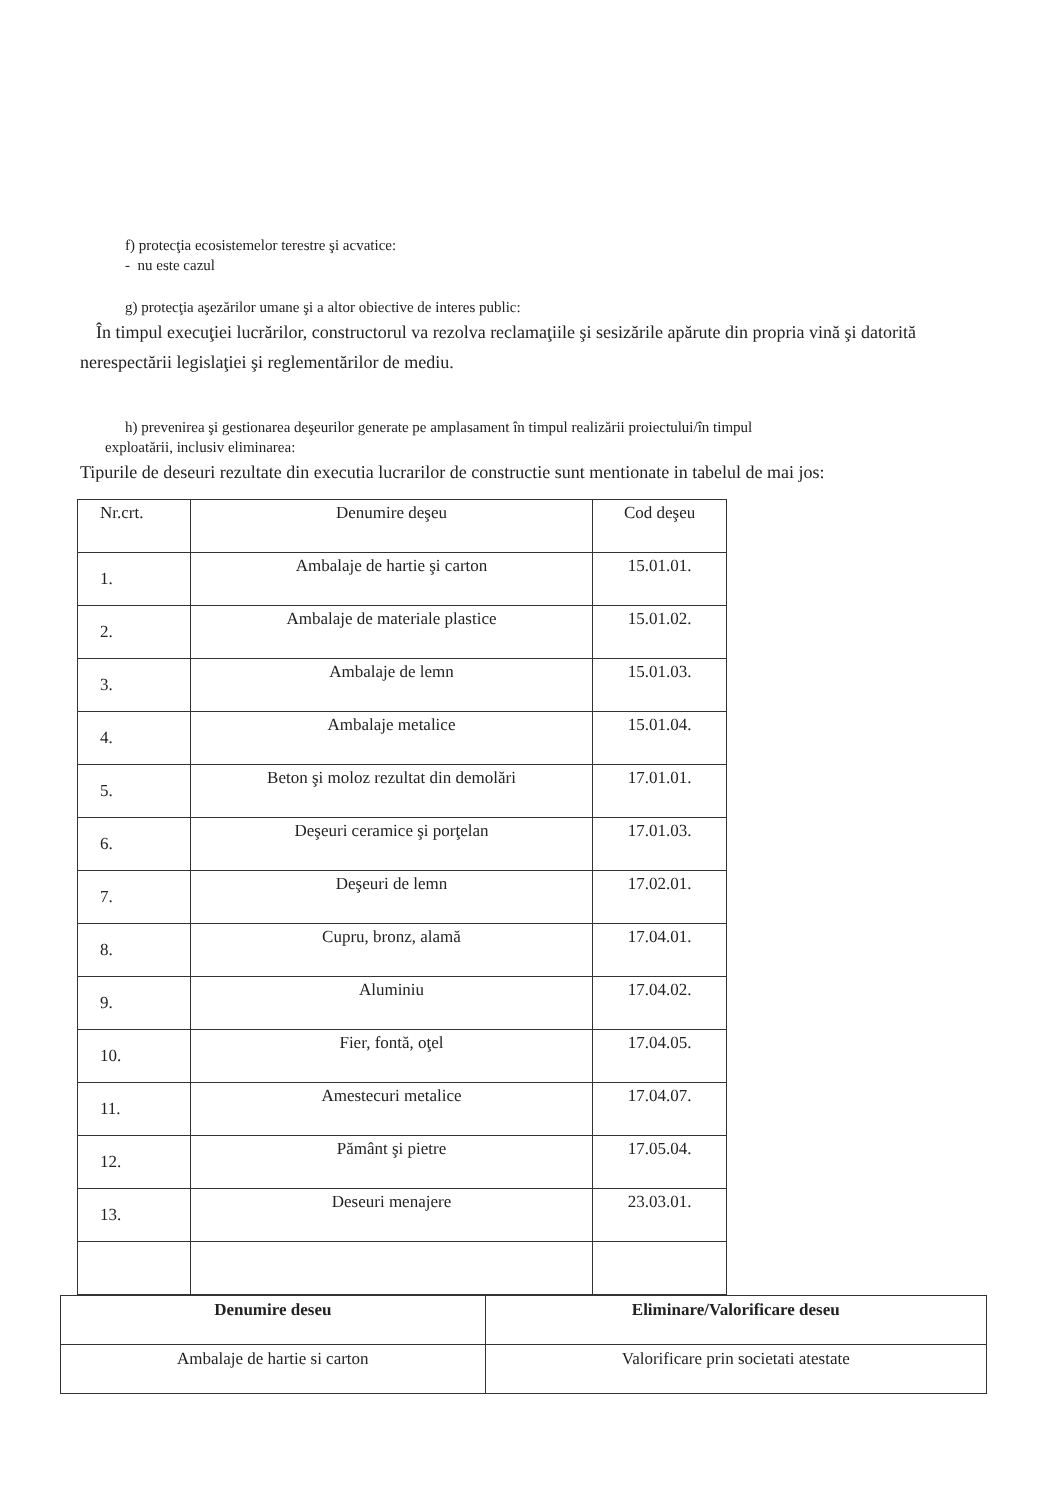f) protecţia ecosistemelor terestre şi acvatice:
- nu este cazul
g) protecţia aşezărilor umane şi a altor obiective de interes public:
În timpul execuţiei lucrărilor, constructorul va rezolva reclamaţiile şi sesizările apărute din propria vină şi datorită nerespectării legislaţiei şi reglementărilor de mediu.
h) prevenirea şi gestionarea deşeurilor generate pe amplasament în timpul realizării proiectului/în timpul
exploatării, inclusiv eliminarea:
Tipurile de deseuri rezultate din executia lucrarilor de constructie sunt mentionate in tabelul de mai jos:
| Nr.crt. | Denumire deşeu | Cod deşeu |
| 1. | Ambalaje de hartie şi carton | 15.01.01. |
| 2. | Ambalaje de materiale plastice | 15.01.02. |
| 3. | Ambalaje de lemn | 15.01.03. |
| 4. | Ambalaje metalice | 15.01.04. |
| 5. | Beton şi moloz rezultat din demolări | 17.01.01. |
| 6. | Deşeuri ceramice şi porţelan | 17.01.03. |
| 7. | Deşeuri de lemn | 17.02.01. |
| 8. | Cupru, bronz, alamă | 17.04.01. |
| 9. | Aluminiu | 17.04.02. |
| 10. | Fier, fontă, oţel | 17.04.05. |
| 11. | Amestecuri metalice | 17.04.07. |
| 12. | Pământ şi pietre | 17.05.04. |
| 13. | Deseuri menajere | 23.03.01. |
| Denumire deseu | Eliminare/Valorificare deseu |
| --- | --- |
| Ambalaje de hartie si carton | Valorificare prin societati atestate |